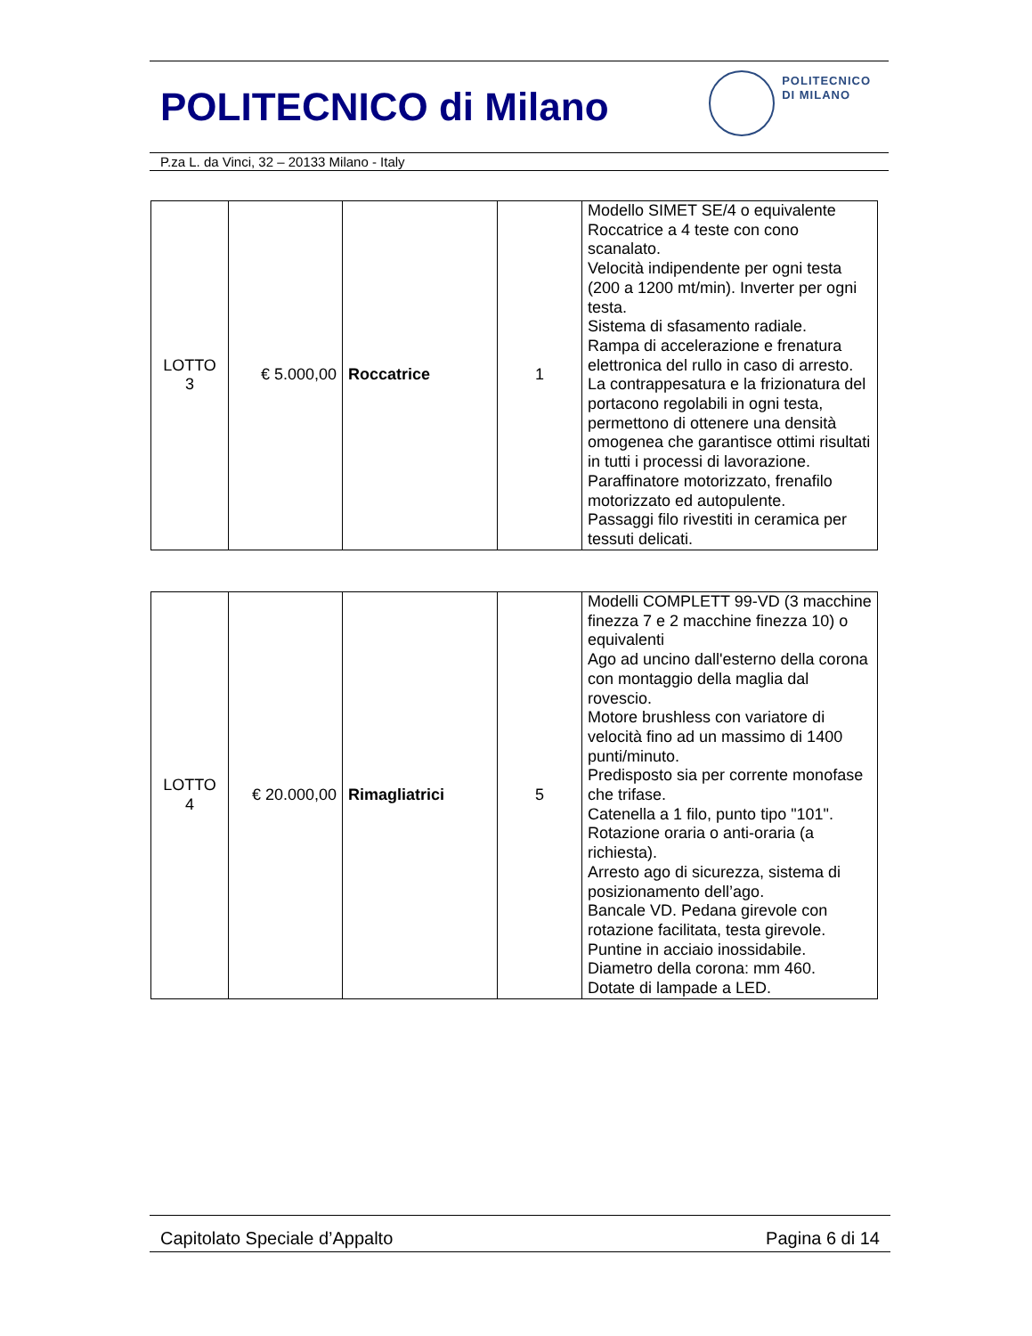POLITECNICO di Milano
POLITECNICO
DI MILANO
P.za L. da Vinci, 32 – 20133 Milano - Italy
| LOTTO 3 | € 5.000,00 | Roccatrice | 1 | Modello SIMET SE/4 o equivalente Roccatrice a 4 teste con cono scanalato. Velocità indipendente per ogni testa (200 a 1200 mt/min). Inverter per ogni testa. Sistema di sfasamento radiale. Rampa di accelerazione e frenatura elettronica del rullo in caso di arresto. La contrappesatura e la frizionatura del portacono regolabili in ogni testa, permettono di ottenere una densità omogenea che garantisce ottimi risultati in tutti i processi di lavorazione. Paraffinatore motorizzato, frenafilo motorizzato ed autopulente. Passaggi filo rivestiti in ceramica per tessuti delicati. |
| LOTTO 4 | € 20.000,00 | Rimagliatrici | 5 | Modelli COMPLETT 99-VD (3 macchine finezza 7 e 2 macchine finezza 10) o equivalenti Ago ad uncino dall'esterno della corona con montaggio della maglia dal rovescio. Motore brushless con variatore di velocità fino ad un massimo di 1400 punti/minuto. Predisposto sia per corrente monofase che trifase. Catenella a 1 filo, punto tipo "101". Rotazione oraria o anti-oraria (a richiesta). Arresto ago di sicurezza, sistema di posizionamento dell’ago. Bancale VD. Pedana girevole con rotazione facilitata, testa girevole. Puntine in acciaio inossidabile. Diametro della corona: mm 460. Dotate di lampade a LED. |
Capitolato Speciale d’Appalto Pagina 6 di 14